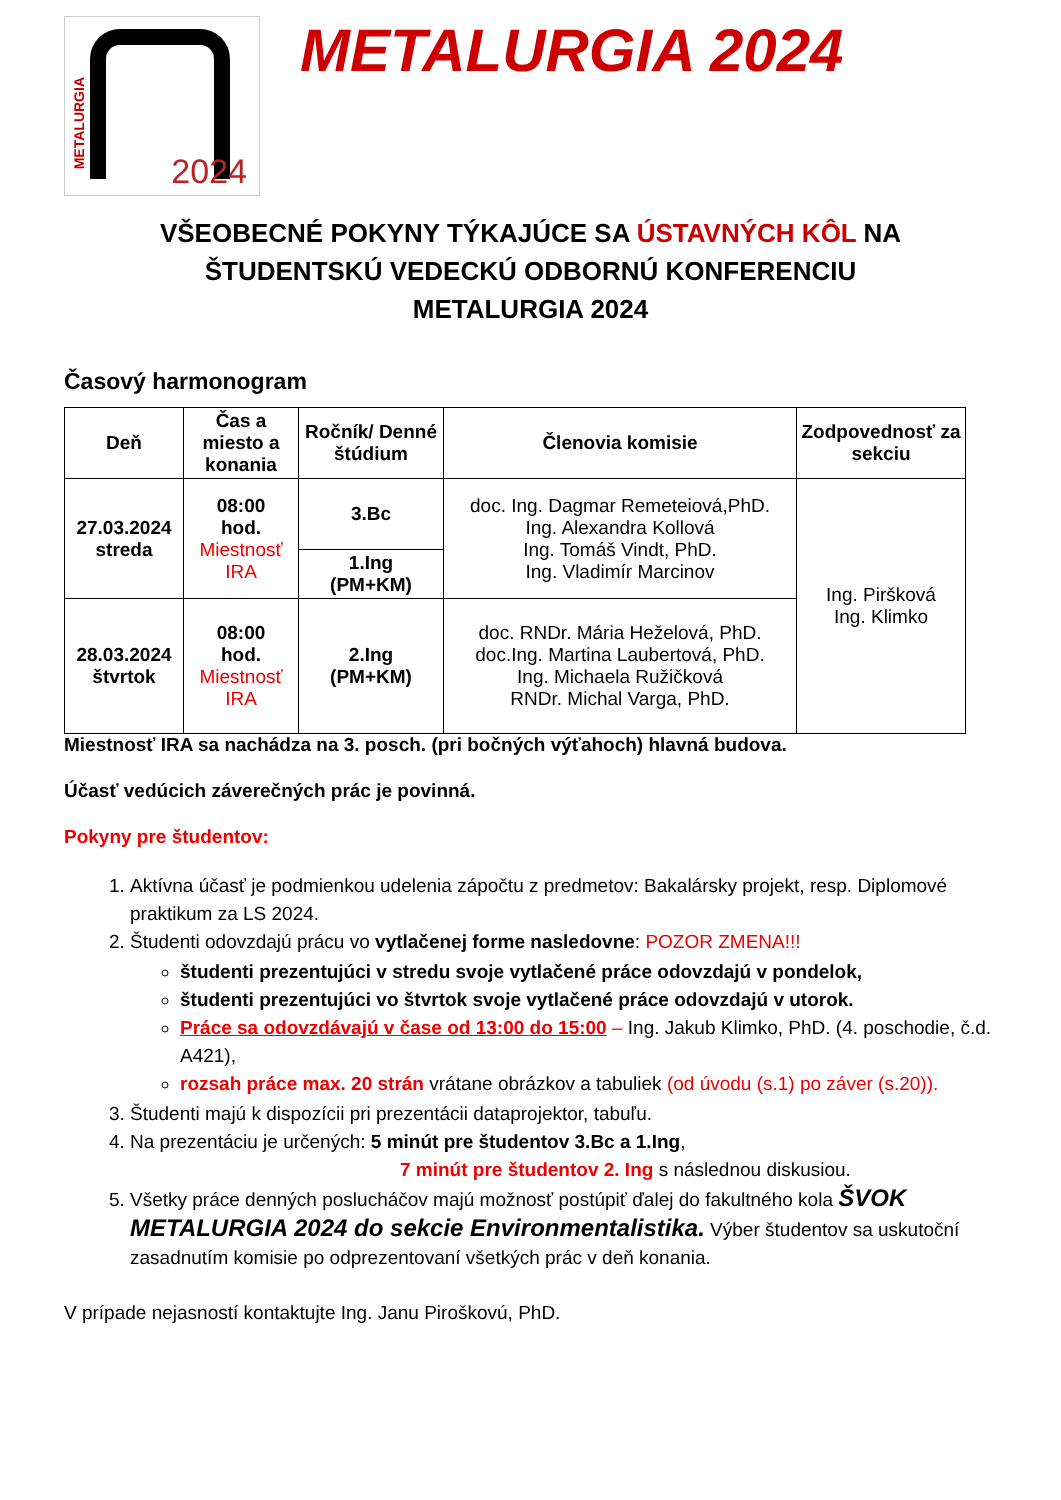METALURGIA
2024
METALURGIA 2024
VŠEOBECNÉ POKYNY TÝKAJÚCE SA ÚSTAVNÝCH KÔL NA
ŠTUDENTSKÚ VEDECKÚ ODBORNÚ KONFERENCIU
METALURGIA 2024
Časový harmonogram
| Deň | Čas a miesto a konania | Ročník/ Denné štúdium | Členovia komisie | Zodpovednosť za sekciu |
| --- | --- | --- | --- | --- |
| 27.03.2024 streda | 08:00 hod. Miestnosť IRA | 3.Bc | doc. Ing. Dagmar Remeteiová,PhD. Ing. Alexandra Kollová Ing. Tomáš Vindt, PhD. Ing. Vladimír Marcinov | Ing. Piršková Ing. Klimko |
| | | 1.Ing (PM+KM) | | |
| 28.03.2024 štvrtok | 08:00 hod. Miestnosť IRA | 2.Ing (PM+KM) | doc. RNDr. Mária Heželová, PhD. doc.Ing. Martina Laubertová, PhD. Ing. Michaela Ružičková RNDr. Michal Varga, PhD. | |
Miestnosť IRA sa nachádza na 3. posch. (pri bočných výťahoch) hlavná budova.
Účasť vedúcich záverečných prác je povinná.
Pokyny pre študentov:
1. Aktívna účasť je podmienkou udelenia zápočtu z predmetov: Bakalársky projekt, resp. Diplomové praktikum za LS 2024.
2. Študenti odovzdajú prácu vo vytlačenej forme nasledovne: POZOR ZMENA!!!
študenti prezentujúci v stredu svoje vytlačené práce odovzdajú v pondelok,
študenti prezentujúci vo štvrtok svoje vytlačené práce odovzdajú v utorok.
Práce sa odovzdávajú v čase od 13:00 do 15:00 – Ing. Jakub Klimko, PhD. (4. poschodie, č.d. A421),
rozsah práce max. 20 strán vrátane obrázkov a tabuliek (od úvodu (s.1) po záver (s.20)).
3. Študenti majú k dispozícii pri prezentácii dataprojektor, tabuľu.
4. Na prezentáciu je určených: 5 minút pre študentov 3.Bc a 1.Ing,
7 minút pre študentov 2. Ing s následnou diskusiou.
5. Všetky práce denných poslucháčov majú možnosť postúpiť ďalej do fakultného kola ŠVOK METALURGIA 2024 do sekcie Environmentalistika. Výber študentov sa uskutoční zasadnutím komisie po odprezentovaní všetkých prác v deň konania.
V prípade nejasností kontaktujte Ing. Janu Piroškovú, PhD.